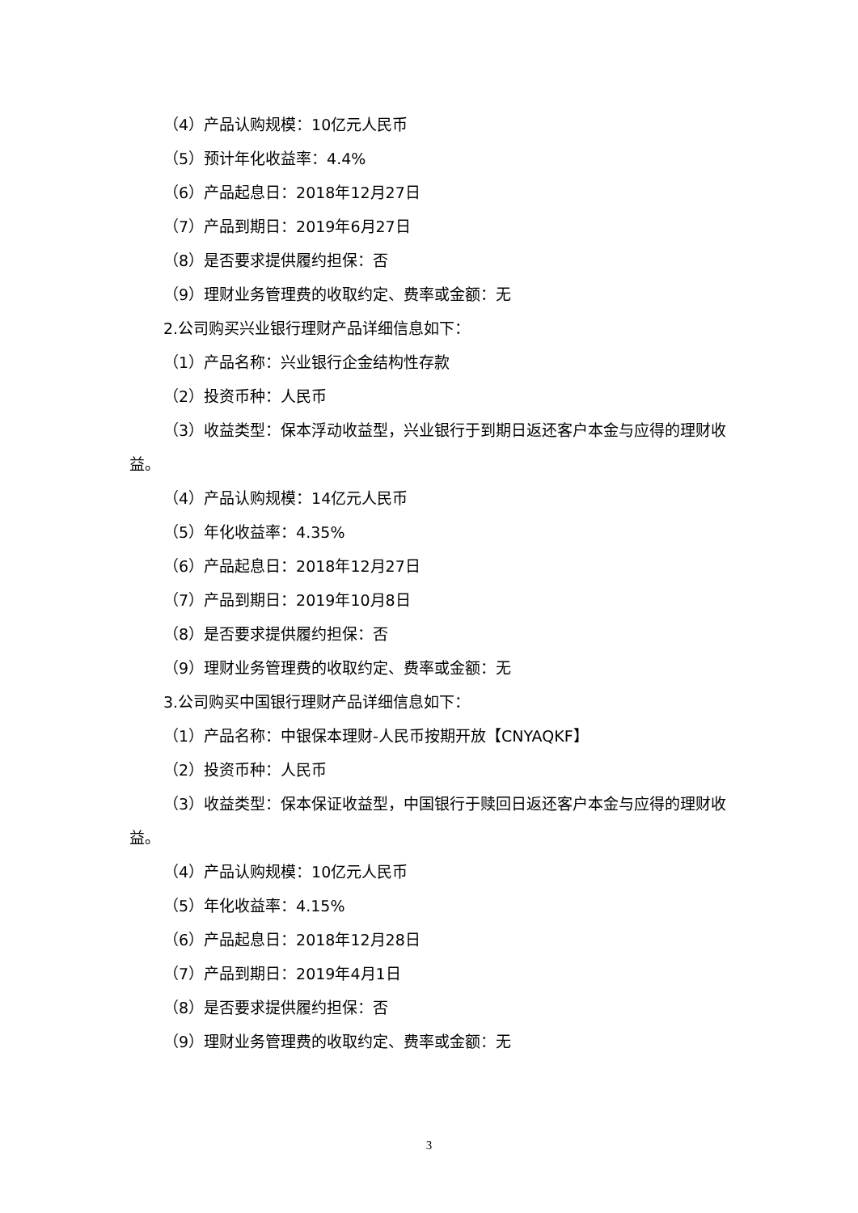（4）产品认购规模：10亿元人民币
（5）预计年化收益率：4.4%
（6）产品起息日：2018年12月27日
（7）产品到期日：2019年6月27日
（8）是否要求提供履约担保：否
（9）理财业务管理费的收取约定、费率或金额：无
2.公司购买兴业银行理财产品详细信息如下：
（1）产品名称：兴业银行企金结构性存款
（2）投资币种：人民币
（3）收益类型：保本浮动收益型，兴业银行于到期日返还客户本金与应得的理财收益。
（4）产品认购规模：14亿元人民币
（5）年化收益率：4.35%
（6）产品起息日：2018年12月27日
（7）产品到期日：2019年10月8日
（8）是否要求提供履约担保：否
（9）理财业务管理费的收取约定、费率或金额：无
3.公司购买中国银行理财产品详细信息如下：
（1）产品名称：中银保本理财-人民币按期开放【CNYAQKF】
（2）投资币种：人民币
（3）收益类型：保本保证收益型，中国银行于赎回日返还客户本金与应得的理财收益。
（4）产品认购规模：10亿元人民币
（5）年化收益率：4.15%
（6）产品起息日：2018年12月28日
（7）产品到期日：2019年4月1日
（8）是否要求提供履约担保：否
（9）理财业务管理费的收取约定、费率或金额：无
3